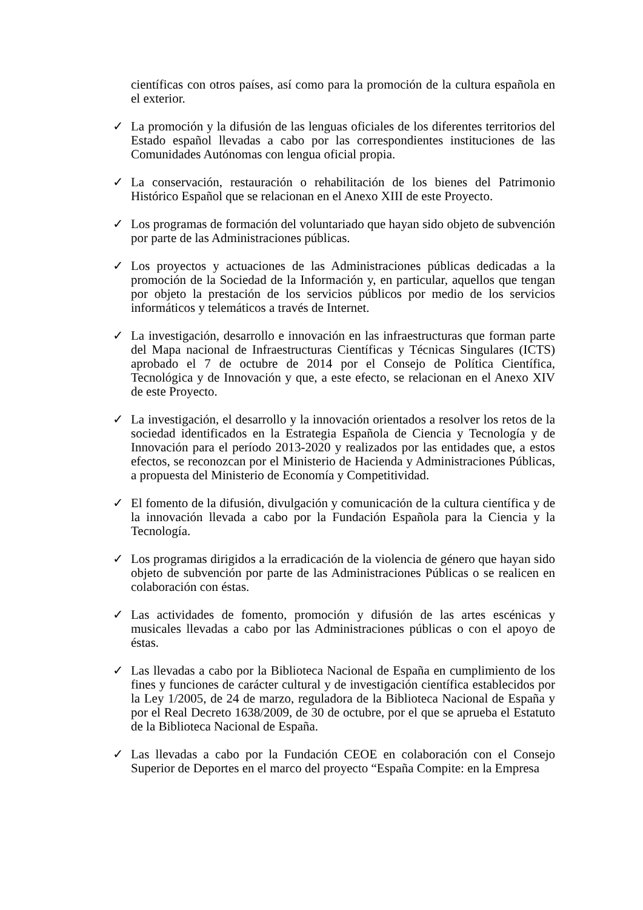científicas con otros países, así como para la promoción de la cultura española en el exterior.
✓ La promoción y la difusión de las lenguas oficiales de los diferentes territorios del Estado español llevadas a cabo por las correspondientes instituciones de las Comunidades Autónomas con lengua oficial propia.
✓ La conservación, restauración o rehabilitación de los bienes del Patrimonio Histórico Español que se relacionan en el Anexo XIII de este Proyecto.
✓ Los programas de formación del voluntariado que hayan sido objeto de subvención por parte de las Administraciones públicas.
✓ Los proyectos y actuaciones de las Administraciones públicas dedicadas a la promoción de la Sociedad de la Información y, en particular, aquellos que tengan por objeto la prestación de los servicios públicos por medio de los servicios informáticos y telemáticos a través de Internet.
✓ La investigación, desarrollo e innovación en las infraestructuras que forman parte del Mapa nacional de Infraestructuras Científicas y Técnicas Singulares (ICTS) aprobado el 7 de octubre de 2014 por el Consejo de Política Científica, Tecnológica y de Innovación y que, a este efecto, se relacionan en el Anexo XIV de este Proyecto.
✓ La investigación, el desarrollo y la innovación orientados a resolver los retos de la sociedad identificados en la Estrategia Española de Ciencia y Tecnología y de Innovación para el período 2013-2020 y realizados por las entidades que, a estos efectos, se reconozcan por el Ministerio de Hacienda y Administraciones Públicas, a propuesta del Ministerio de Economía y Competitividad.
✓ El fomento de la difusión, divulgación y comunicación de la cultura científica y de la innovación llevada a cabo por la Fundación Española para la Ciencia y la Tecnología.
✓ Los programas dirigidos a la erradicación de la violencia de género que hayan sido objeto de subvención por parte de las Administraciones Públicas o se realicen en colaboración con éstas.
✓ Las actividades de fomento, promoción y difusión de las artes escénicas y musicales llevadas a cabo por las Administraciones públicas o con el apoyo de éstas.
✓ Las llevadas a cabo por la Biblioteca Nacional de España en cumplimiento de los fines y funciones de carácter cultural y de investigación científica establecidos por la Ley 1/2005, de 24 de marzo, reguladora de la Biblioteca Nacional de España y por el Real Decreto 1638/2009, de 30 de octubre, por el que se aprueba el Estatuto de la Biblioteca Nacional de España.
✓ Las llevadas a cabo por la Fundación CEOE en colaboración con el Consejo Superior de Deportes en el marco del proyecto “España Compite: en la Empresa